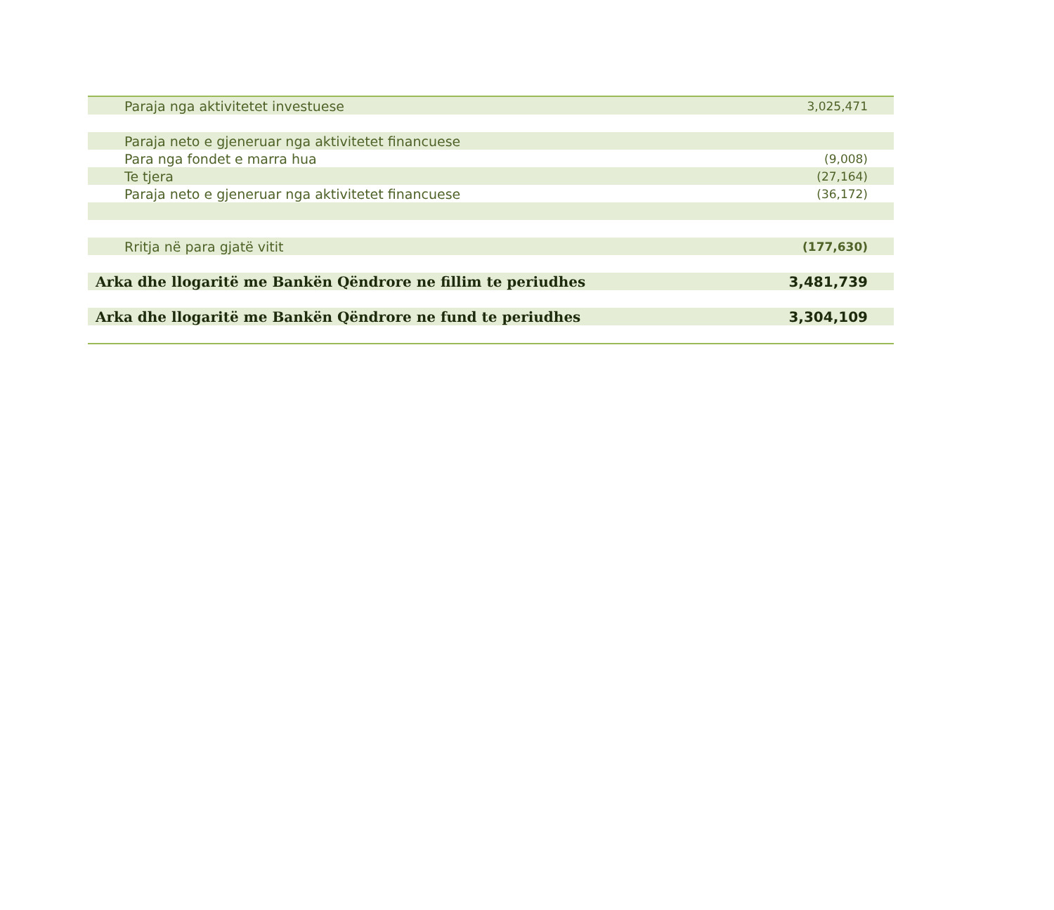| Paraja nga aktivitetet investuese | 3,025,471 |
| Paraja neto e gjeneruar nga aktivitetet financuese | |
| Para nga fondet e marra hua | (9,008) |
| Te tjera | (27,164) |
| Paraja neto e gjeneruar nga aktivitetet financuese | (36,172) |
| Rritja në para gjatë vitit | (177,630) |
| Arka dhe llogaritë me Bankën Qëndrore ne fillim te periudhes | 3,481,739 |
| Arka dhe llogaritë me Bankën Qëndrore ne fund te periudhes | 3,304,109 |